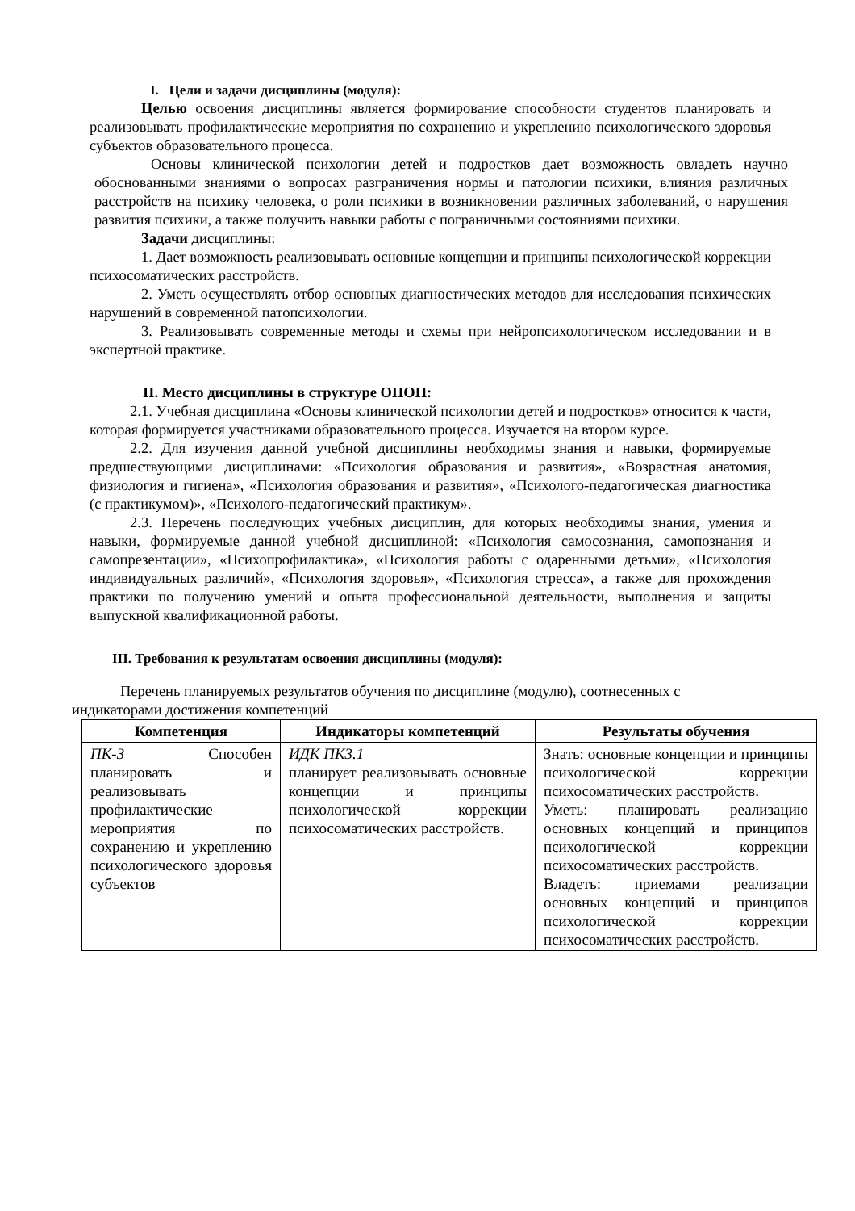I. Цели и задачи дисциплины (модуля):
Целью освоения дисциплины является формирование способности студентов планировать и реализовывать профилактические мероприятия по сохранению и укреплению психологического здоровья субъектов образовательного процесса.
Основы клинической психологии детей и подростков дает возможность овладеть научно обоснованными знаниями о вопросах разграничения нормы и патологии психики, влияния различных расстройств на психику человека, о роли психики в возникновении различных заболеваний, о нарушения развития психики, а также получить навыки работы с пограничными состояниями психики.
Задачи дисциплины:
1. Дает возможность реализовывать основные концепции и принципы психологической коррекции психосоматических расстройств.
2. Уметь осуществлять отбор основных диагностических методов для исследования психических нарушений в современной патопсихологии.
3. Реализовывать современные методы и схемы при нейропсихологическом исследовании и в экспертной практике.
II. Место дисциплины в структуре ОПОП:
2.1. Учебная дисциплина «Основы клинической психологии детей и подростков» относится к части, которая формируется участниками образовательного процесса. Изучается на втором курсе.
2.2. Для изучения данной учебной дисциплины необходимы знания и навыки, формируемые предшествующими дисциплинами: «Психология образования и развития», «Возрастная анатомия, физиология и гигиена», «Психология образования и развития», «Психолого-педагогическая диагностика (с практикумом)», «Психолого-педагогический практикум».
2.3. Перечень последующих учебных дисциплин, для которых необходимы знания, умения и навыки, формируемые данной учебной дисциплиной: «Психология самосознания, самопознания и самопрезентации», «Психопрофилактика», «Психология работы с одаренными детьми», «Психология индивидуальных различий», «Психология здоровья», «Психология стресса», а также для прохождения практики по получению умений и опыта профессиональной деятельности, выполнения и защиты выпускной квалификационной работы.
III. Требования к результатам освоения дисциплины (модуля):
Перечень планируемых результатов обучения по дисциплине (модулю), соотнесенных с индикаторами достижения компетенций
| Компетенция | Индикаторы компетенций | Результаты обучения |
| --- | --- | --- |
| ПК-3 Способен планировать и реализовывать профилактические мероприятия по сохранению и укреплению психологического здоровья субъектов | ИДК ПК3.1 планирует реализовывать основные концепции и принципы психологической коррекции психосоматических расстройств. | Знать: основные концепции и принципы психологической коррекции психосоматических расстройств. Уметь: планировать реализацию основных концепций и принципов психологической коррекции психосоматических расстройств. Владеть: приемами реализации основных концепций и принципов психологической коррекции психосоматических расстройств. |